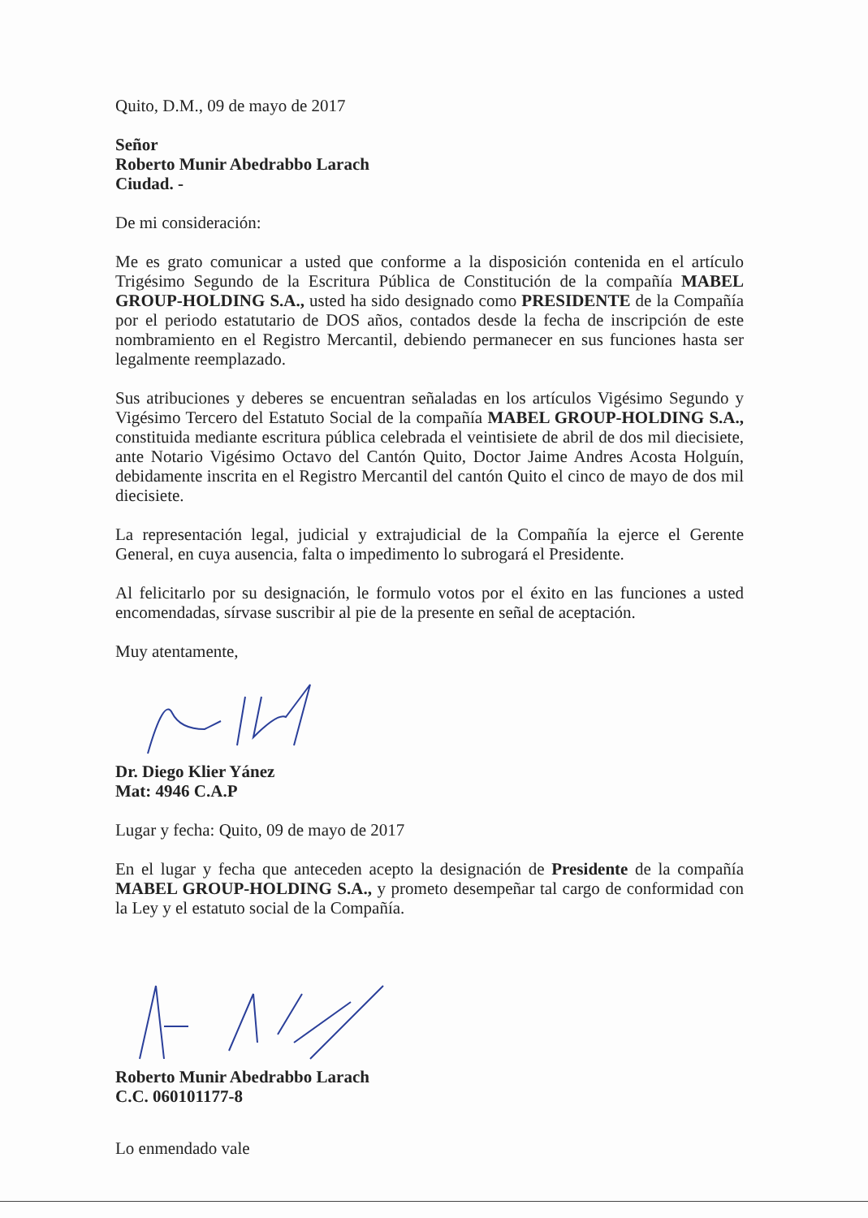Quito, D.M., 09 de mayo de 2017
Señor
Roberto Munir Abedrabbo Larach
Ciudad. -
De mi consideración:
Me es grato comunicar a usted que conforme a la disposición contenida en el artículo Trigésimo Segundo de la Escritura Pública de Constitución de la compañía MABEL GROUP-HOLDING S.A., usted ha sido designado como PRESIDENTE de la Compañía por el periodo estatutario de DOS años, contados desde la fecha de inscripción de este nombramiento en el Registro Mercantil, debiendo permanecer en sus funciones hasta ser legalmente reemplazado.
Sus atribuciones y deberes se encuentran señaladas en los artículos Vigésimo Segundo y Vigésimo Tercero del Estatuto Social de la compañía MABEL GROUP-HOLDING S.A., constituida mediante escritura pública celebrada el veintisiete de abril de dos mil diecisiete, ante Notario Vigésimo Octavo del Cantón Quito, Doctor Jaime Andres Acosta Holguín, debidamente inscrita en el Registro Mercantil del cantón Quito el cinco de mayo de dos mil diecisiete.
La representación legal, judicial y extrajudicial de la Compañía la ejerce el Gerente General, en cuya ausencia, falta o impedimento lo subrogará el Presidente.
Al felicitarlo por su designación, le formulo votos por el éxito en las funciones a usted encomendadas, sírvase suscribir al pie de la presente en señal de aceptación.
Muy atentamente,
Dr. Diego Klier Yánez
Mat: 4946 C.A.P
Lugar y fecha: Quito, 09 de mayo de 2017
En el lugar y fecha que anteceden acepto la designación de Presidente de la compañía MABEL GROUP-HOLDING S.A., y prometo desempeñar tal cargo de conformidad con la Ley y el estatuto social de la Compañía.
Roberto Munir Abedrabbo Larach
C.C. 060101177-8
Lo enmendado vale